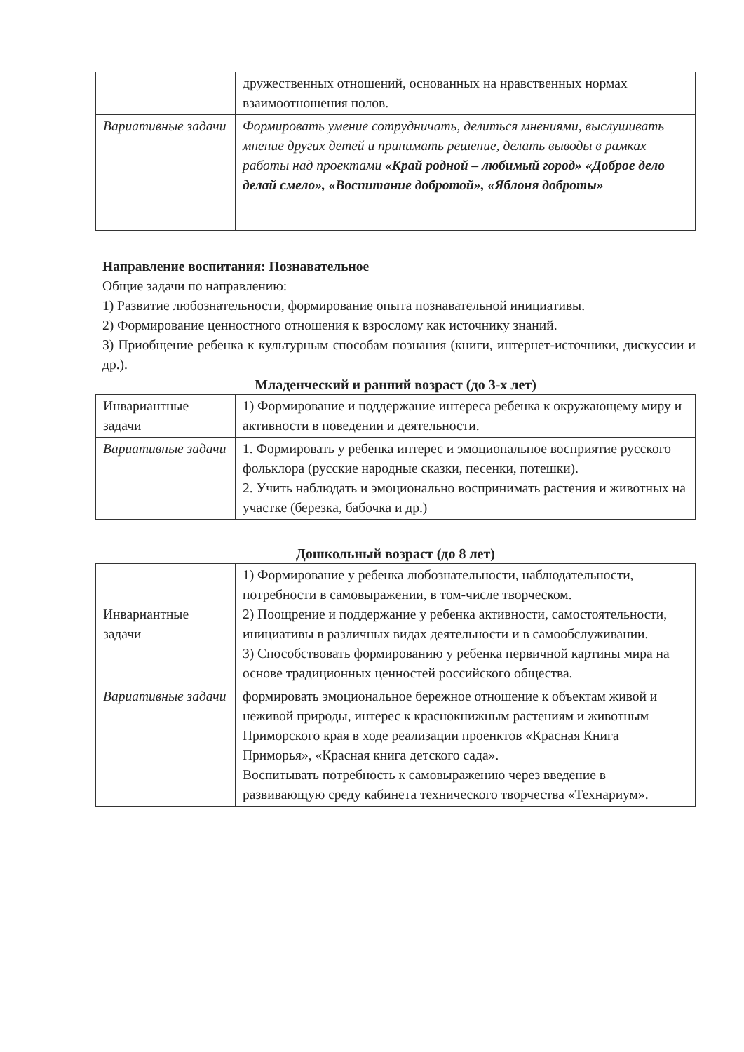| | дружественных отношений, основанных на нравственных нормах взаимоотношения полов. |
| Вариативные задачи | Формировать умение сотрудничать, делиться мнениями, выслушивать мнение других детей и принимать решение, делать выводы в рамках работы над проектами «Край родной – любимый город» «Доброе дело делай смело», «Воспитание добротой», «Яблоня доброты» |
Направление воспитания: Познавательное
Общие задачи по направлению:
1) Развитие любознательности, формирование опыта познавательной инициативы.
2) Формирование ценностного отношения к взрослому как источнику знаний.
3) Приобщение ребенка к культурным способам познания (книги, интернет-источники, дискуссии и др.).
Младенческий и ранний возраст (до 3-х лет)
| Инвариантные задачи | 1) Формирование и поддержание интереса ребенка к окружающему миру и активности в поведении и деятельности. |
| Вариативные задачи | 1. Формировать у ребенка интерес и эмоциональное восприятие русского фольклора (русские народные сказки, песенки, потешки). 2. Учить наблюдать и эмоционально воспринимать растения и животных на участке (березка, бабочка и др.) |
Дошкольный возраст (до 8 лет)
| Инвариантные задачи | 1) Формирование у ребенка любознательности, наблюдательности, потребности в самовыражении, в том-числе творческом. 2) Поощрение и поддержание у ребенка активности, самостоятельности, инициативы в различных видах деятельности и в самообслуживании. 3) Способствовать формированию у ребенка первичной картины мира на основе традиционных ценностей российского общества. |
| Вариативные задачи | формировать эмоциональное бережное отношение к объектам живой и неживой природы, интерес к краснокнижным растениям и животным Приморского края в ходе реализации проенктов «Красная Книга Приморья», «Красная книга детского сада». Воспитывать потребность к самовыражению через введение в развивающую среду кабинета технического творчества «Технариум». |